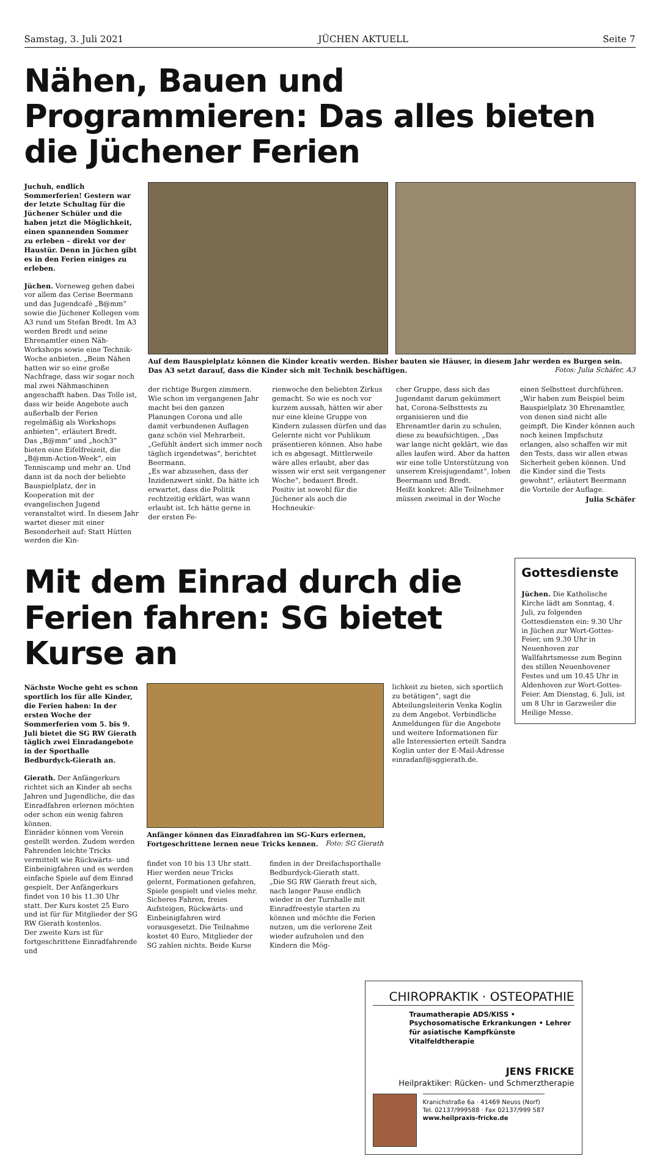Samstag, 3. Juli 2021 JÜCHEN AKTUELL Seite 7
Nähen, Bauen und Programmieren: Das alles bieten die Jüchener Ferien
Juchuh, endlich Sommerferien! Gestern war der letzte Schultag für die Jüchener Schüler und die haben jetzt die Möglichkeit, einen spannenden Sommer zu erleben – direkt vor der Haustür. Denn in Jüchen gibt es in den Ferien einiges zu erleben.
Jüchen. Vorneweg gehen dabei vor allem das Cerise Beermann und das Jugendcafé „B@mm“ sowie die Jüchener Kollegen vom A3 rund um Stefan Bredt. Im A3 werden Bredt und seine Ehrenamtler einen Näh-Workshops sowie eine Technik-Woche anbieten. „Beim Nähen hatten wir so eine große Nachfrage, dass wir sogar noch mal zwei Nähmaschinen angeschafft haben. Das Tolle ist, dass wir beide Angebote auch außerhalb der Ferien regelmäßig als Workshops anbieten“, erläutert Bredt.
Das „B@mm“ und „hoch3“ bieten eine Eifelfreizeit, die „B@mm-Action-Week“, ein Tenniscamp und mehr an. Und dann ist da noch der beliebte Bauspielplatz, der in Kooperation mit der evangelischen Jugend veranstaltet wird. In diesem Jahr wartet dieser mit einer Besonderheit auf: Statt Hütten werden die Kin-
Auf dem Bauspielplatz können die Kinder kreativ werden. Bisher bauten sie Häuser, in diesem Jahr werden es Burgen sein. Das A3 setzt darauf, dass die Kinder sich mit Technik beschäftigen. Fotos: Julia Schäfer, A3
der richtige Burgen zimmern. Wie schon im vergangenen Jahr macht bei den ganzen Planungen Corona und alle damit verbundenen Auflagen ganz schön viel Mehrarbeit. „Gefühlt ändert sich immer noch täglich irgendetwas“, berichtet Beermann.
„Es war abzusehen, dass der Inzidenzwert sinkt. Da hätte ich erwartet, dass die Politik rechtzeitig erklärt, was wann erlaubt ist. Ich hätte gerne in der ersten Fe-
rienwoche den beliebten Zirkus gemacht. So wie es noch vor kurzem aussah, hätten wir aber nur eine kleine Gruppe von Kindern zulassen dürfen und das Gelernte nicht vor Publikum präsentieren können. Also habe ich es abgesagt. Mittlerweile wäre alles erlaubt, aber das wissen wir erst seit vergangener Woche“, bedauert Bredt.
Positiv ist sowohl für die Jüchener als auch die Hochneukir-
cher Gruppe, dass sich das Jugendamt darum gekümmert hat, Corona-Selbsttests zu organisieren und die Ehrenamtler darin zu schulen, diese zu beaufsichtigen. „Das war lange nicht geklärt, wie das alles laufen wird. Aber da hatten wir eine tolle Unterstützung von unserem Kreisjugendamt“, loben Beermann und Bredt.
Heißt konkret: Alle Teilnehmer müssen zweimal in der Woche
einen Selbsttest durchführen. „Wir haben zum Beispiel beim Bauspielplatz 30 Ehrenamtler, von denen sind nicht alle geimpft. Die Kinder können auch noch keinen Impfschutz erlangen, also schaffen wir mit den Tests, dass wir allen etwas Sicherheit geben können. Und die Kinder sind die Tests gewohnt“, erläutert Beermann die Vorteile der Auflage.
Julia Schäfer
Mit dem Einrad durch die Ferien fahren: SG bietet Kurse an
Nächste Woche geht es schon sportlich los für alle Kinder, die Ferien haben: In der ersten Woche der Sommerferien vom 5. bis 9. Juli bietet die SG RW Gierath täglich zwei Einradangebote in der Sporthalle Bedburdyck-Gierath an.
Gierath. Der Anfängerkurs richtet sich an Kinder ab sechs Jahren und Jugendliche, die das Einradfahren erlernen möchten oder schon ein wenig fahren können.
Einräder können vom Verein gestellt werden. Zudem werden Fahrenden leichte Tricks vermittelt wie Rückwärts- und Einbeinigfahren und es werden einfache Spiele auf dem Einrad gespielt. Der Anfängerkurs findet von 10 bis 11.30 Uhr statt. Der Kurs kostet 25 Euro und ist für für Mitglieder der SG RW Gierath kostenlos.
Der zweite Kurs ist für fortgeschrittene Einradfahrende und
Anfänger können das Einradfahren im SG-Kurs erlernen, Fortgeschrittene lernen neue Tricks kennen. Foto: SG Gierath
findet von 10 bis 13 Uhr statt. Hier werden neue Tricks gelernt, Formationen gefahren, Spiele gespielt und vieles mehr. Sicheres Fahren, freies Aufsteigen, Rückwärts- und Einbeinigfahren wird vorausgesetzt. Die Teilnahme kostet 40 Euro, Mitglieder der SG zahlen nichts. Beide Kurse
finden in der Dreifachsporthalle Bedburdyck-Gierath statt.
„Die SG RW Gierath freut sich, nach langer Pause endlich wieder in der Turnhalle mit Einradfreestyle starten zu können und möchte die Ferien nutzen, um die verlorene Zeit wieder aufzuholen und den Kindern die Mög-
lichkeit zu bieten, sich sportlich zu betätigen“, sagt die Abteilungsleiterin Venka Koglin zu dem Angebot. Verbindliche Anmeldungen für die Angebote und weitere Informationen für alle Interessierten erteilt Sandra Koglin unter der E-Mail-Adresse einradanf@sggierath.de.
Gottesdienste
Jüchen. Die Katholische Kirche lädt am Sonntag, 4. Juli, zu folgenden Gottesdiensten ein: 9.30 Uhr in Jüchen zur Wort-Gottes-Feier, um 9.30 Uhr in Neuenhoven zur Wallfahrtsmesse zum Beginn des stillen Neuenhovener Festes und um 10.45 Uhr in Aldenhoven zur Wort-Gottes-Feier. Am Dienstag, 6. Juli, ist um 8 Uhr in Garzweiler die Heilige Messe.
CHIROPRAKTIK · OSTEOPATHIE
Traumatherapie ADS/KISS • Psychosomatische Erkrankungen • Lehrer für asiatische Kampfkünste Vitalfeldtherapie
JENS FRICKE
Heilpraktiker: Rücken- und Schmerztherapie
Kranichstraße 6a · 41469 Neuss (Norf)
Tel. 02137/999588 · Fax 02137/999 587
www.heilpraxis-fricke.de